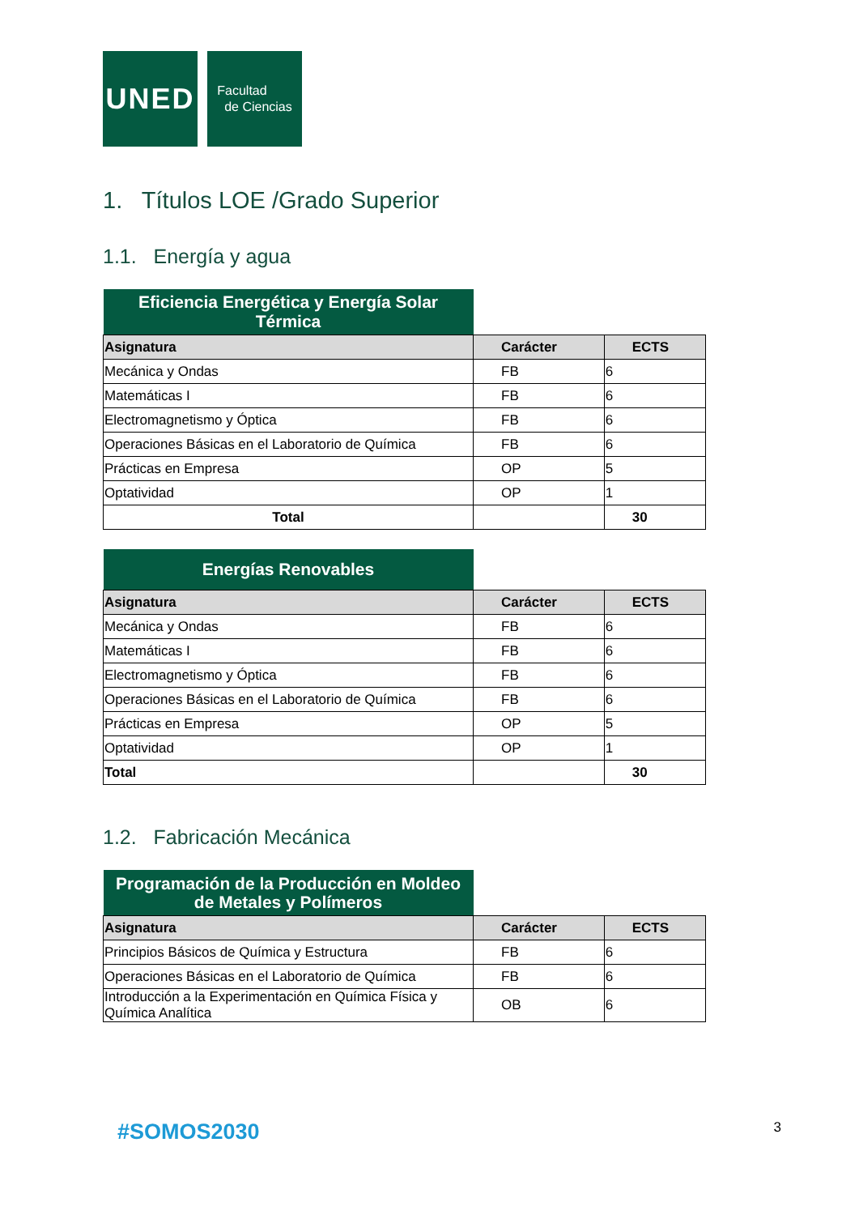UNED
Facultad
de Ciencias
1. Títulos LOE /Grado Superior
1.1. Energía y agua
| Eficiencia Energética y Energía Solar Térmica | | |
| Asignatura | Carácter | ECTS |
| Mecánica y Ondas | FB | 6 |
| Matemáticas I | FB | 6 |
| Electromagnetismo y Óptica | FB | 6 |
| Operaciones Básicas en el Laboratorio de Química | FB | 6 |
| Prácticas en Empresa | OP | 5 |
| Optatividad | OP | 1 |
| Total | | 30 |
| Energías Renovables | | |
| Asignatura | Carácter | ECTS |
| Mecánica y Ondas | FB | 6 |
| Matemáticas I | FB | 6 |
| Electromagnetismo y Óptica | FB | 6 |
| Operaciones Básicas en el Laboratorio de Química | FB | 6 |
| Prácticas en Empresa | OP | 5 |
| Optatividad | OP | 1 |
| Total | | 30 |
1.2. Fabricación Mecánica
| Programación de la Producción en Moldeo de Metales y Polímeros | | |
| Asignatura | Carácter | ECTS |
| Principios Básicos de Química y Estructura | FB | 6 |
| Operaciones Básicas en el Laboratorio de Química | FB | 6 |
| Introducción a la Experimentación en Química Física y Química Analítica | OB | 6 |
#SOMOS2030 3